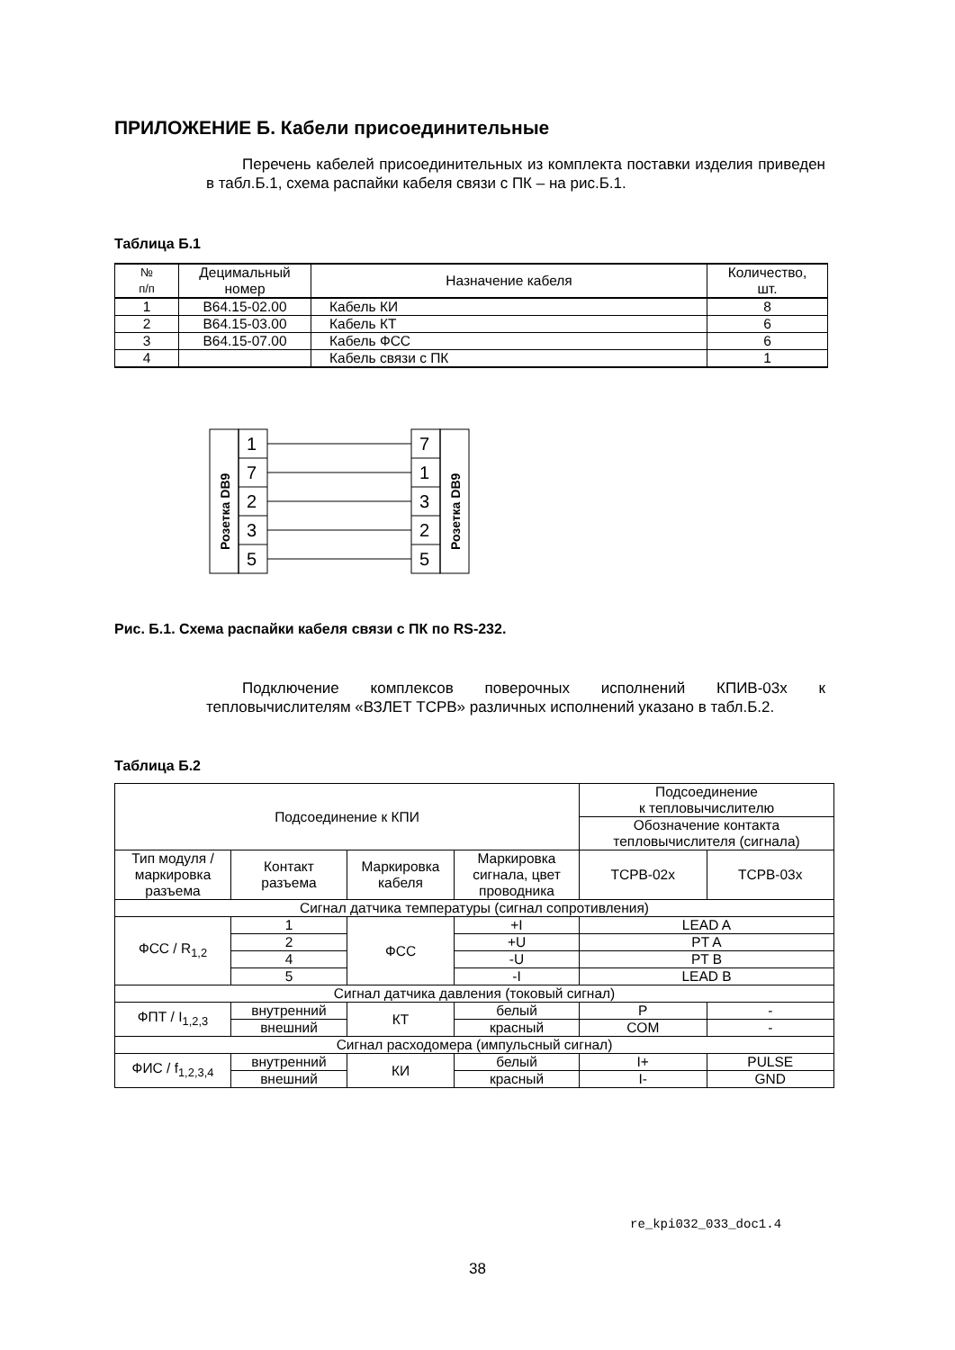ПРИЛОЖЕНИЕ Б. Кабели присоединительные
Перечень кабелей присоединительных из комплекта поставки изделия приведен в табл.Б.1, схема распайки кабеля связи с ПК – на рис.Б.1.
Таблица Б.1
| № п/п | Децимальный номер | Назначение кабеля | Количество, шт. |
| --- | --- | --- | --- |
| 1 | В64.15-02.00 | Кабель КИ | 8 |
| 2 | В64.15-03.00 | Кабель КТ | 6 |
| 3 | В64.15-07.00 | Кабель ФСС | 6 |
| 4 | | Кабель связи с ПК | 1 |
1
7
2
3
5
7
1
3
2
5
Розетка DB9
Розетка DB9
Рис. Б.1. Схема распайки кабеля связи с ПК по RS-232.
Подключение комплексов поверочных исполнений КПИВ-03х к тепловычислителям «ВЗЛЕТ ТСРВ» различных исполнений указано в табл.Б.2.
Таблица Б.2
| Подсоединение к КПИ | | | | Подсоединение к тепловычислителю | |
| | | | | Обозначение контакта тепловычислителя (сигнала) | |
| Тип модуля / маркировка разъема | Контакт разъема | Маркировка кабеля | Маркировка сигнала, цвет проводника | ТСРВ-02х | ТСРВ-03х |
| Сигнал датчика температуры (сигнал сопротивления) | | | | | |
| ФСС / R<sub>1,2</sub> | 1 | ФСС | +I | LEAD A | |
| | 2 | | +U | PT A | |
| | 4 | | -U | PT B | |
| | 5 | | -I | LEAD B | |
| Сигнал датчика давления (токовый сигнал) | | | | | |
| ФПТ / I<sub>1,2,3</sub> | внутренний | КТ | белый | P | - |
| | внешний | | красный | COM | - |
| Сигнал расходомера (импульсный сигнал) | | | | | |
| ФИС / f<sub>1,2,3,4</sub> | внутренний | КИ | белый | I+ | PULSE |
| | внешний | | красный | I- | GND |
re_kpi032_033_doc1.4
38